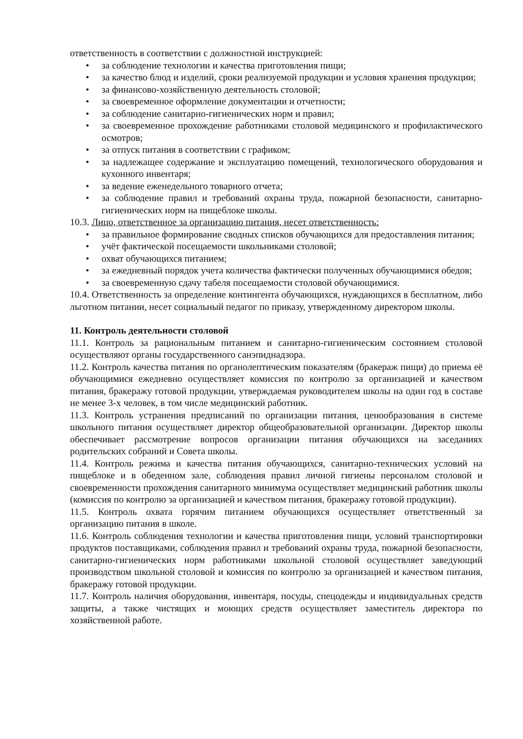ответственность в соответствии с должностной инструкцией:
• за соблюдение технологии и качества приготовления пищи;
• за качество блюд и изделий, сроки реализуемой продукции и условия хранения продукции;
• за финансово-хозяйственную деятельность столовой;
• за своевременное оформление документации и отчетности;
• за соблюдение санитарно-гигиенических норм и правил;
• за своевременное прохождение работниками столовой медицинского и профилактического осмотров;
• за отпуск питания в соответствии с графиком;
• за надлежащее содержание и эксплуатацию помещений, технологического оборудования и кухонного инвентаря;
• за ведение еженедельного товарного отчета;
• за соблюдение правил и требований охраны труда, пожарной безопасности, санитарно-гигиенических норм на пищеблоке школы.
10.3. Лицо, ответственное за организацию питания, несет ответственность:
• за правильное формирование сводных списков обучающихся для предоставления питания;
• учёт фактической посещаемости школьниками столовой;
• охват обучающихся питанием;
• за ежедневный порядок учета количества фактически полученных обучающимися обедов;
• за своевременную сдачу табеля посещаемости столовой обучающимися.
10.4. Ответственность за определение контингента обучающихся, нуждающихся в бесплатном, либо льготном питании, несет социальный педагог по приказу, утвержденному директором школы.
11. Контроль деятельности столовой
11.1. Контроль за рациональным питанием и санитарно-гигиеническим состоянием столовой осуществляют органы государственного санэпиднадзора.
11.2. Контроль качества питания по органолептическим показателям (бракераж пищи) до приема её обучающимися ежедневно осуществляет комиссия по контролю за организацией и качеством питания, бракеражу готовой продукции, утверждаемая руководителем школы на один год в составе не менее 3-х человек, в том числе медицинский работник.
11.3. Контроль устранения предписаний по организации питания, ценообразования в системе школьного питания осуществляет директор общеобразовательной организации. Директор школы обеспечивает рассмотрение вопросов организации питания обучающихся на заседаниях родительских собраний и Совета школы.
11.4. Контроль режима и качества питания обучающихся, санитарно-технических условий на пищеблоке и в обеденном зале, соблюдения правил личной гигиены персоналом столовой и своевременности прохождения санитарного минимума осуществляет медицинский работник школы (комиссия по контролю за организацией и качеством питания, бракеражу готовой продукции).
11.5. Контроль охвата горячим питанием обучающихся осуществляет ответственный за организацию питания в школе.
11.6. Контроль соблюдения технологии и качества приготовления пищи, условий транспортировки продуктов поставщиками, соблюдения правил и требований охраны труда, пожарной безопасности, санитарно-гигиенических норм работниками школьной столовой осуществляет заведующий производством школьной столовой и комиссия по контролю за организацией и качеством питания, бракеражу готовой продукции.
11.7. Контроль наличия оборудования, инвентаря, посуды, спецодежды и индивидуальных средств защиты, а также чистящих и моющих средств осуществляет заместитель директора по хозяйственной работе.